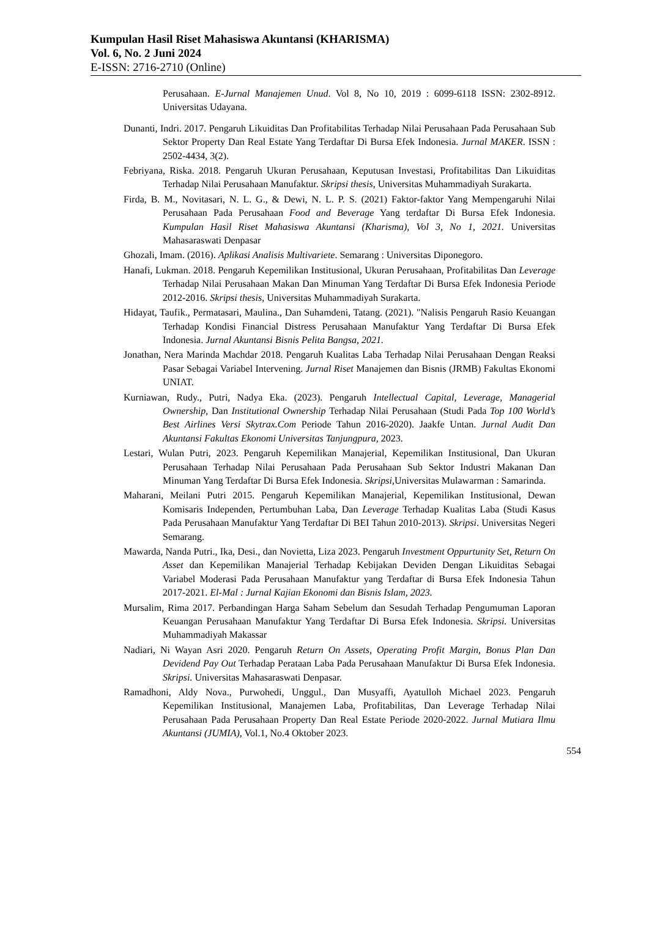Kumpulan Hasil Riset Mahasiswa Akuntansi (KHARISMA)
Vol. 6, No. 2 Juni 2024
E-ISSN: 2716-2710 (Online)
Perusahaan. E-Jurnal Manajemen Unud. Vol 8, No 10, 2019 : 6099-6118 ISSN: 2302-8912. Universitas Udayana.
Dunanti, Indri. 2017. Pengaruh Likuiditas Dan Profitabilitas Terhadap Nilai Perusahaan Pada Perusahaan Sub Sektor Property Dan Real Estate Yang Terdaftar Di Bursa Efek Indonesia. Jurnal MAKER. ISSN : 2502-4434, 3(2).
Febriyana, Riska. 2018. Pengaruh Ukuran Perusahaan, Keputusan Investasi, Profitabilitas Dan Likuiditas Terhadap Nilai Perusahaan Manufaktur. Skripsi thesis, Universitas Muhammadiyah Surakarta.
Firda, B. M., Novitasari, N. L. G., & Dewi, N. L. P. S. (2021) Faktor-faktor Yang Mempengaruhi Nilai Perusahaan Pada Perusahaan Food and Beverage Yang terdaftar Di Bursa Efek Indonesia. Kumpulan Hasil Riset Mahasiswa Akuntansi (Kharisma), Vol 3, No 1, 2021. Universitas Mahasaraswati Denpasar
Ghozali, Imam. (2016). Aplikasi Analisis Multivariete. Semarang : Universitas Diponegoro.
Hanafi, Lukman. 2018. Pengaruh Kepemilikan Institusional, Ukuran Perusahaan, Profitabilitas Dan Leverage Terhadap Nilai Perusahaan Makan Dan Minuman Yang Terdaftar Di Bursa Efek Indonesia Periode 2012-2016. Skripsi thesis, Universitas Muhammadiyah Surakarta.
Hidayat, Taufik., Permatasari, Maulina., Dan Suhamdeni, Tatang. (2021). "Nalisis Pengaruh Rasio Keuangan Terhadap Kondisi Financial Distress Perusahaan Manufaktur Yang Terdaftar Di Bursa Efek Indonesia. Jurnal Akuntansi Bisnis Pelita Bangsa, 2021.
Jonathan, Nera Marinda Machdar 2018. Pengaruh Kualitas Laba Terhadap Nilai Perusahaan Dengan Reaksi Pasar Sebagai Variabel Intervening. Jurnal Riset Manajemen dan Bisnis (JRMB) Fakultas Ekonomi UNIAT.
Kurniawan, Rudy., Putri, Nadya Eka. (2023). Pengaruh Intellectual Capital, Leverage, Managerial Ownership, Dan Institutional Ownership Terhadap Nilai Perusahaan (Studi Pada Top 100 World’s Best Airlines Versi Skytrax.Com Periode Tahun 2016-2020). Jaakfe Untan. Jurnal Audit Dan Akuntansi Fakultas Ekonomi Universitas Tanjungpura, 2023.
Lestari, Wulan Putri, 2023. Pengaruh Kepemilikan Manajerial, Kepemilikan Institusional, Dan Ukuran Perusahaan Terhadap Nilai Perusahaan Pada Perusahaan Sub Sektor Industri Makanan Dan Minuman Yang Terdaftar Di Bursa Efek Indonesia. Skripsi, Universitas Mulawarman : Samarinda.
Maharani, Meilani Putri 2015. Pengaruh Kepemilikan Manajerial, Kepemilikan Institusional, Dewan Komisaris Independen, Pertumbuhan Laba, Dan Leverage Terhadap Kualitas Laba (Studi Kasus Pada Perusahaan Manufaktur Yang Terdaftar Di BEI Tahun 2010-2013). Skripsi. Universitas Negeri Semarang.
Mawarda, Nanda Putri., Ika, Desi., dan Novietta, Liza 2023. Pengaruh Investment Oppurtunity Set, Return On Asset dan Kepemilikan Manajerial Terhadap Kebijakan Deviden Dengan Likuiditas Sebagai Variabel Moderasi Pada Perusahaan Manufaktur yang Terdaftar di Bursa Efek Indonesia Tahun 2017-2021. El-Mal : Jurnal Kajian Ekonomi dan Bisnis Islam, 2023.
Mursalim, Rima 2017. Perbandingan Harga Saham Sebelum dan Sesudah Terhadap Pengumuman Laporan Keuangan Perusahaan Manufaktur Yang Terdaftar Di Bursa Efek Indonesia. Skripsi. Universitas Muhammadiyah Makassar
Nadiari, Ni Wayan Asri 2020. Pengaruh Return On Assets, Operating Profit Margin, Bonus Plan Dan Devidend Pay Out Terhadap Perataan Laba Pada Perusahaan Manufaktur Di Bursa Efek Indonesia. Skripsi. Universitas Mahasaraswati Denpasar.
Ramadhoni, Aldy Nova., Purwohedi, Unggul., Dan Musyaffi, Ayatulloh Michael 2023. Pengaruh Kepemilikan Institusional, Manajemen Laba, Profitabilitas, Dan Leverage Terhadap Nilai Perusahaan Pada Perusahaan Property Dan Real Estate Periode 2020-2022. Jurnal Mutiara Ilmu Akuntansi (JUMIA), Vol.1, No.4 Oktober 2023.
554